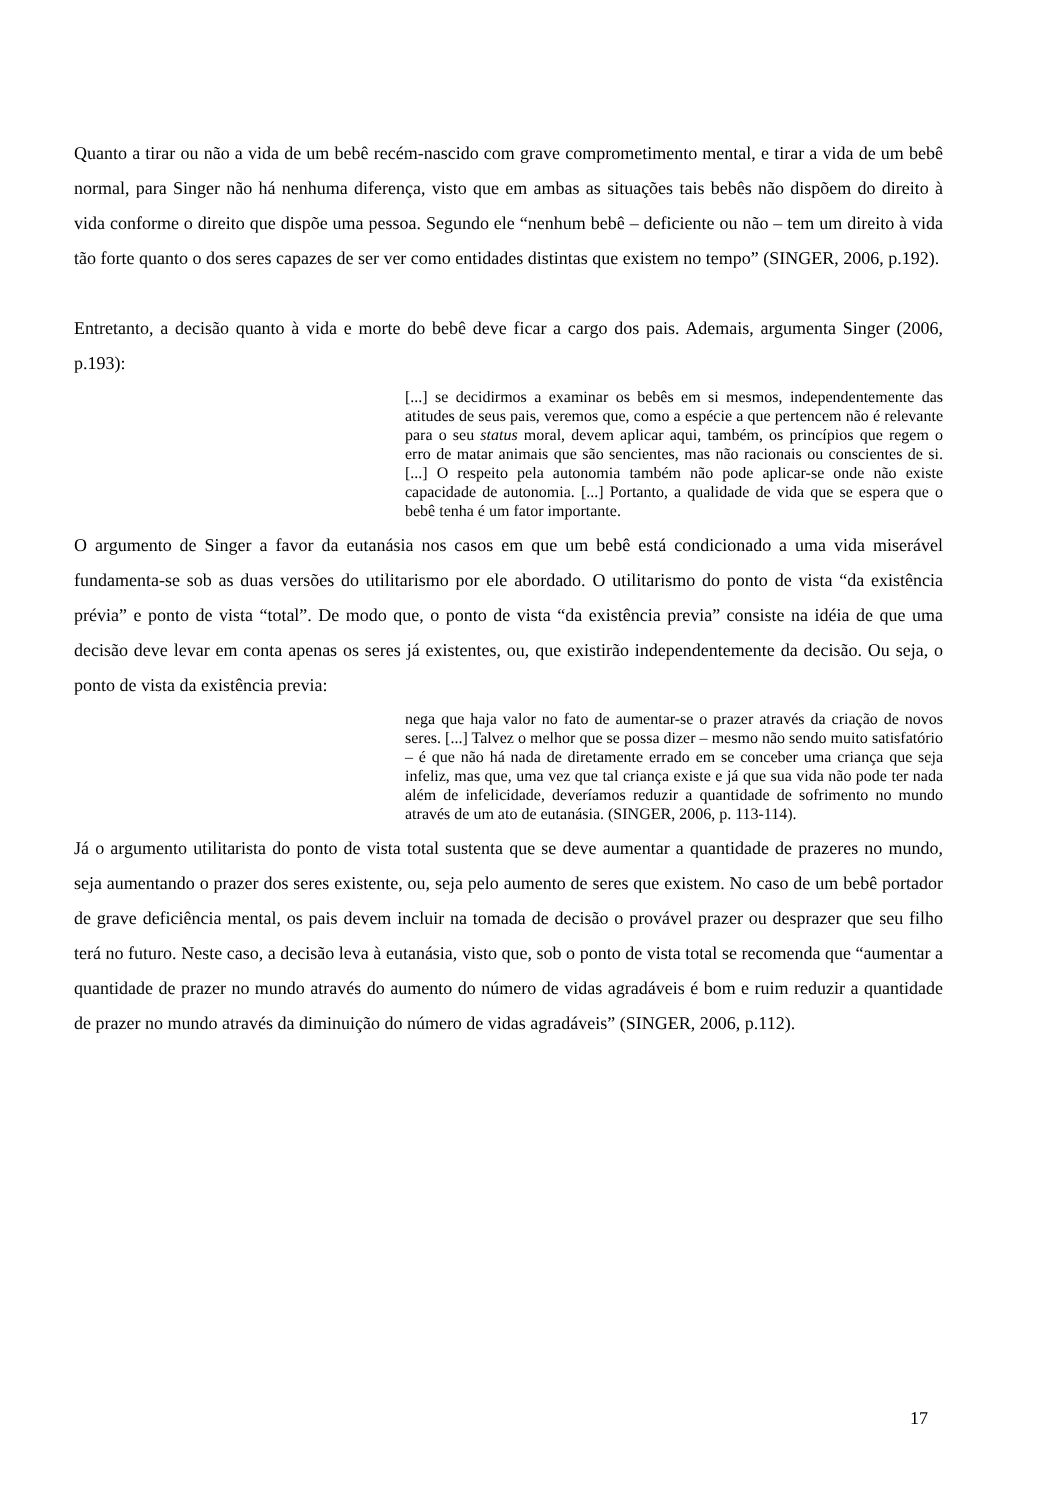Quanto a tirar ou não a vida de um bebê recém-nascido com grave comprometimento mental, e tirar a vida de um bebê normal, para Singer não há nenhuma diferença, visto que em ambas as situações tais bebês não dispõem do direito à vida conforme o direito que dispõe uma pessoa. Segundo ele “nenhum bebê – deficiente ou não – tem um direito à vida tão forte quanto o dos seres capazes de ser ver como entidades distintas que existem no tempo” (SINGER, 2006, p.192).
Entretanto, a decisão quanto à vida e morte do bebê deve ficar a cargo dos pais. Ademais, argumenta Singer (2006, p.193):
[...] se decidirmos a examinar os bebês em si mesmos, independentemente das atitudes de seus pais, veremos que, como a espécie a que pertencem não é relevante para o seu status moral, devem aplicar aqui, também, os princípios que regem o erro de matar animais que são sencientes, mas não racionais ou conscientes de si. [...] O respeito pela autonomia também não pode aplicar-se onde não existe capacidade de autonomia. [...] Portanto, a qualidade de vida que se espera que o bebê tenha é um fator importante.
O argumento de Singer a favor da eutanásia nos casos em que um bebê está condicionado a uma vida miserável fundamenta-se sob as duas versões do utilitarismo por ele abordado. O utilitarismo do ponto de vista “da existência prévia” e ponto de vista “total”. De modo que, o ponto de vista “da existência previa” consiste na idéia de que uma decisão deve levar em conta apenas os seres já existentes, ou, que existirão independentemente da decisão. Ou seja, o ponto de vista da existência previa:
nega que haja valor no fato de aumentar-se o prazer através da criação de novos seres. [...] Talvez o melhor que se possa dizer – mesmo não sendo muito satisfatório – é que não há nada de diretamente errado em se conceber uma criança que seja infeliz, mas que, uma vez que tal criança existe e já que sua vida não pode ter nada além de infelicidade, deveríamos reduzir a quantidade de sofrimento no mundo através de um ato de eutanásia. (SINGER, 2006, p. 113-114).
Já o argumento utilitarista do ponto de vista total sustenta que se deve aumentar a quantidade de prazeres no mundo, seja aumentando o prazer dos seres existente, ou, seja pelo aumento de seres que existem. No caso de um bebê portador de grave deficiência mental, os pais devem incluir na tomada de decisão o provável prazer ou desprazer que seu filho terá no futuro. Neste caso, a decisão leva à eutanásia, visto que, sob o ponto de vista total se recomenda que “aumentar a quantidade de prazer no mundo através do aumento do número de vidas agradáveis é bom e ruim reduzir a quantidade de prazer no mundo através da diminuição do número de vidas agradáveis” (SINGER, 2006, p.112).
17